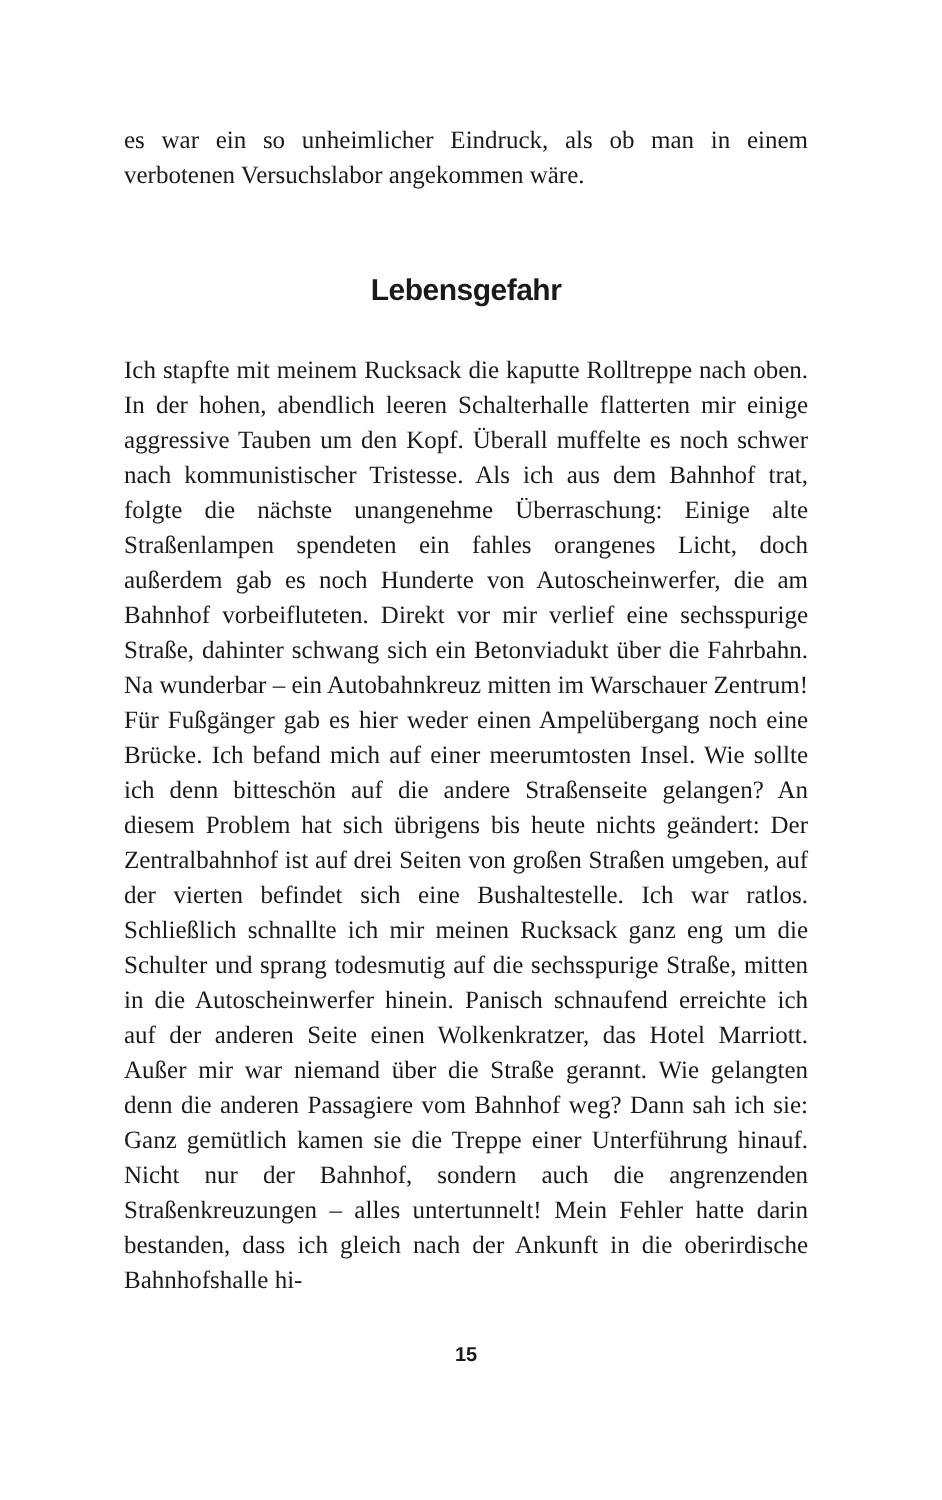es war ein so unheimlicher Eindruck, als ob man in einem verbotenen Versuchslabor angekommen wäre.
Lebensgefahr
Ich stapfte mit meinem Rucksack die kaputte Rolltreppe nach oben. In der hohen, abendlich leeren Schalterhalle flatterten mir einige aggressive Tauben um den Kopf. Überall muffelte es noch schwer nach kommunistischer Tristesse. Als ich aus dem Bahnhof trat, folgte die nächste unangenehme Überraschung: Einige alte Straßenlampen spendeten ein fahles orangenes Licht, doch außerdem gab es noch Hunderte von Autoscheinwerfer, die am Bahnhof vorbeifluteten. Direkt vor mir verlief eine sechsspurige Straße, dahinter schwang sich ein Betonviadukt über die Fahrbahn. Na wunderbar – ein Autobahnkreuz mitten im Warschauer Zentrum! Für Fußgänger gab es hier weder einen Ampelübergang noch eine Brücke. Ich befand mich auf einer meerumtosten Insel. Wie sollte ich denn bitteschön auf die andere Straßenseite gelangen? An diesem Problem hat sich übrigens bis heute nichts geändert: Der Zentralbahnhof ist auf drei Seiten von großen Straßen umgeben, auf der vierten befindet sich eine Bushaltestelle. Ich war ratlos. Schließlich schnallte ich mir meinen Rucksack ganz eng um die Schulter und sprang todesmutig auf die sechsspurige Straße, mitten in die Autoscheinwerfer hinein. Panisch schnaufend erreichte ich auf der anderen Seite einen Wolkenkratzer, das Hotel Marriott. Außer mir war niemand über die Straße gerannt. Wie gelangten denn die anderen Passagiere vom Bahnhof weg? Dann sah ich sie: Ganz gemütlich kamen sie die Treppe einer Unterführung hinauf. Nicht nur der Bahnhof, sondern auch die angrenzenden Straßenkreuzungen – alles untertunnelt! Mein Fehler hatte darin bestanden, dass ich gleich nach der Ankunft in die oberirdische Bahnhofshalle hi-
15